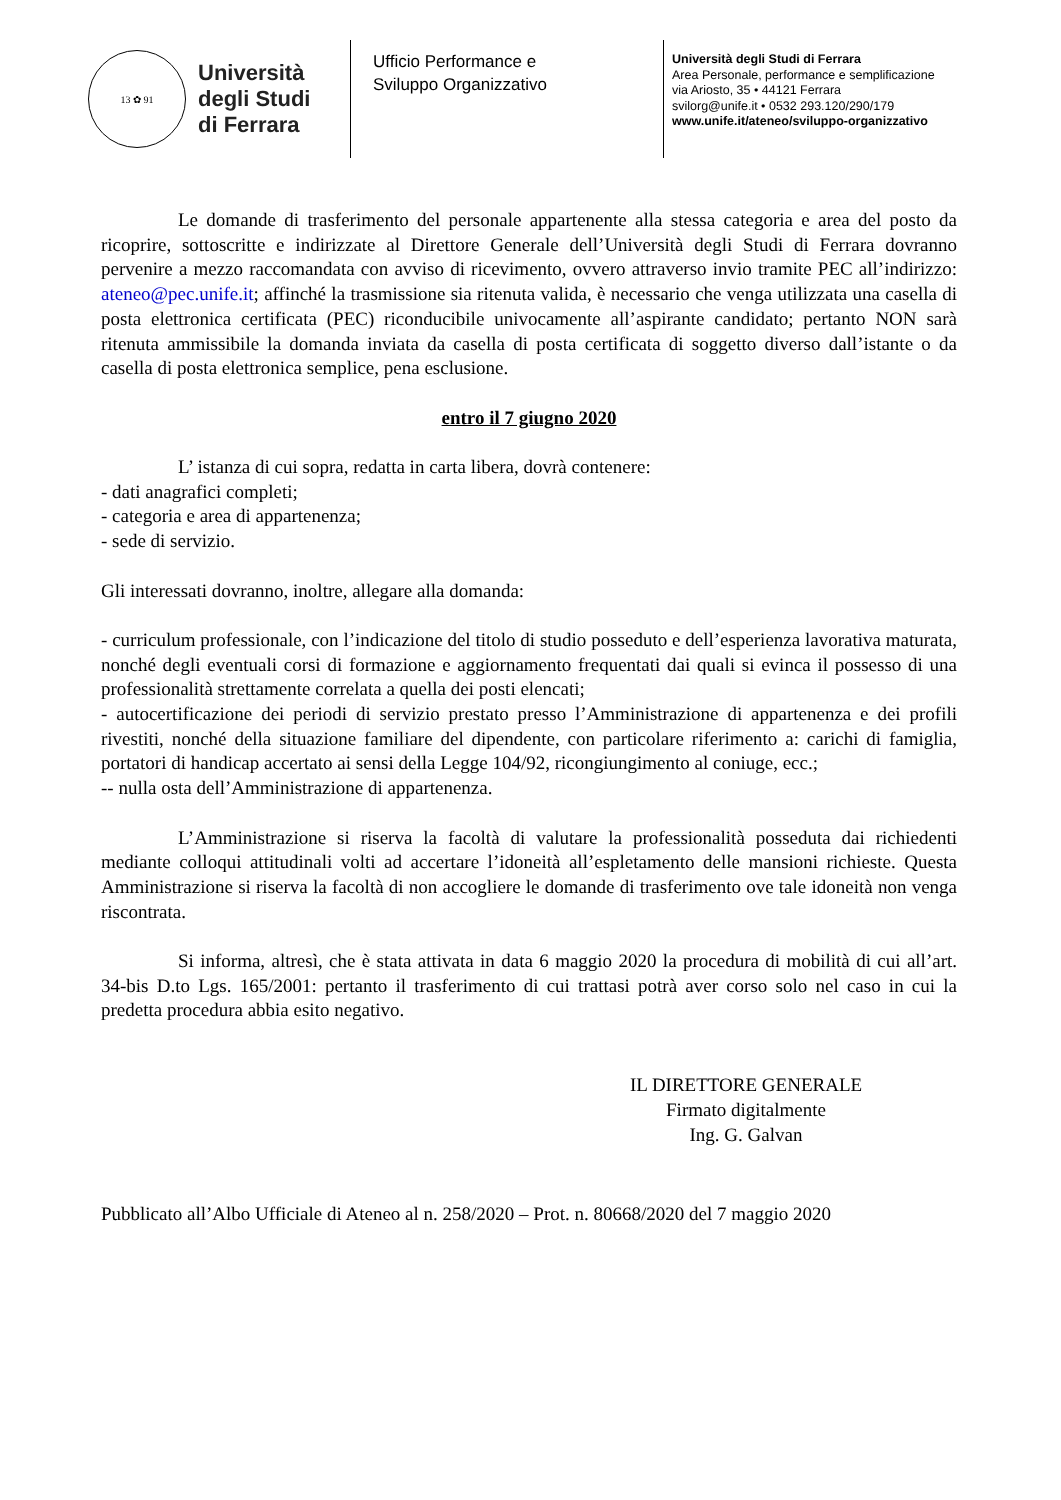13 ✿ 91
Università
degli Studi
di Ferrara
Ufficio Performance e
Sviluppo Organizzativo
Università degli Studi di Ferrara
Area Personale, performance e semplificazione
via Ariosto, 35 • 44121 Ferrara
svilorg@unife.it • 0532 293.120/290/179
www.unife.it/ateneo/sviluppo-organizzativo
Le domande di trasferimento del personale appartenente alla stessa categoria e area del posto da ricoprire, sottoscritte e indirizzate al Direttore Generale dell’Università degli Studi di Ferrara dovranno pervenire a mezzo raccomandata con avviso di ricevimento, ovvero attraverso invio tramite PEC all’indirizzo: ateneo@pec.unife.it; affinché la trasmissione sia ritenuta valida, è necessario che venga utilizzata una casella di posta elettronica certificata (PEC) riconducibile univocamente all’aspirante candidato; pertanto NON sarà ritenuta ammissibile la domanda inviata da casella di posta certificata di soggetto diverso dall’istante o da casella di posta elettronica semplice, pena esclusione.
entro il 7 giugno 2020
L’ istanza di cui sopra, redatta in carta libera, dovrà contenere:
- dati anagrafici completi;
- categoria e area di appartenenza;
- sede di servizio.
Gli interessati dovranno, inoltre, allegare alla domanda:
- curriculum professionale, con l’indicazione del titolo di studio posseduto e dell’esperienza lavorativa maturata, nonché degli eventuali corsi di formazione e aggiornamento frequentati dai quali si evinca il possesso di una professionalità strettamente correlata a quella dei posti elencati;
- autocertificazione dei periodi di servizio prestato presso l’Amministrazione di appartenenza e dei profili rivestiti, nonché della situazione familiare del dipendente, con particolare riferimento a: carichi di famiglia, portatori di handicap accertato ai sensi della Legge 104/92, ricongiungimento al coniuge, ecc.;
-- nulla osta dell’Amministrazione di appartenenza.
L’Amministrazione si riserva la facoltà di valutare la professionalità posseduta dai richiedenti mediante colloqui attitudinali volti ad accertare l’idoneità all’espletamento delle mansioni richieste. Questa Amministrazione si riserva la facoltà di non accogliere le domande di trasferimento ove tale idoneità non venga riscontrata.
Si informa, altresì, che è stata attivata in data 6 maggio 2020 la procedura di mobilità di cui all’art. 34-bis D.to Lgs. 165/2001: pertanto il trasferimento di cui trattasi potrà aver corso solo nel caso in cui la predetta procedura abbia esito negativo.
IL DIRETTORE GENERALE
Firmato digitalmente
Ing. G. Galvan
Pubblicato all’Albo Ufficiale di Ateneo al n. 258/2020 – Prot. n. 80668/2020 del 7 maggio 2020